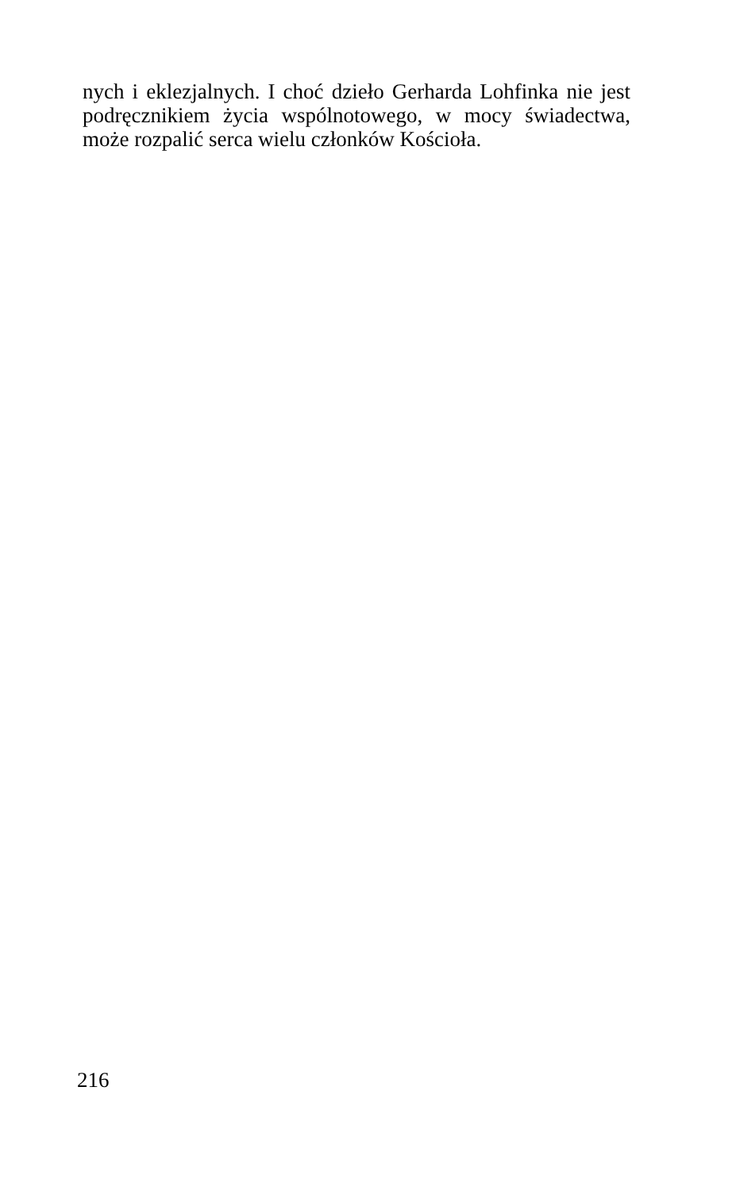nych i eklezjalnych. I choć dzieło Gerharda Lohfinka nie jest podręcznikiem życia wspólnotowego, w mocy świadectwa, może rozpalić serca wielu członków Kościoła.
216